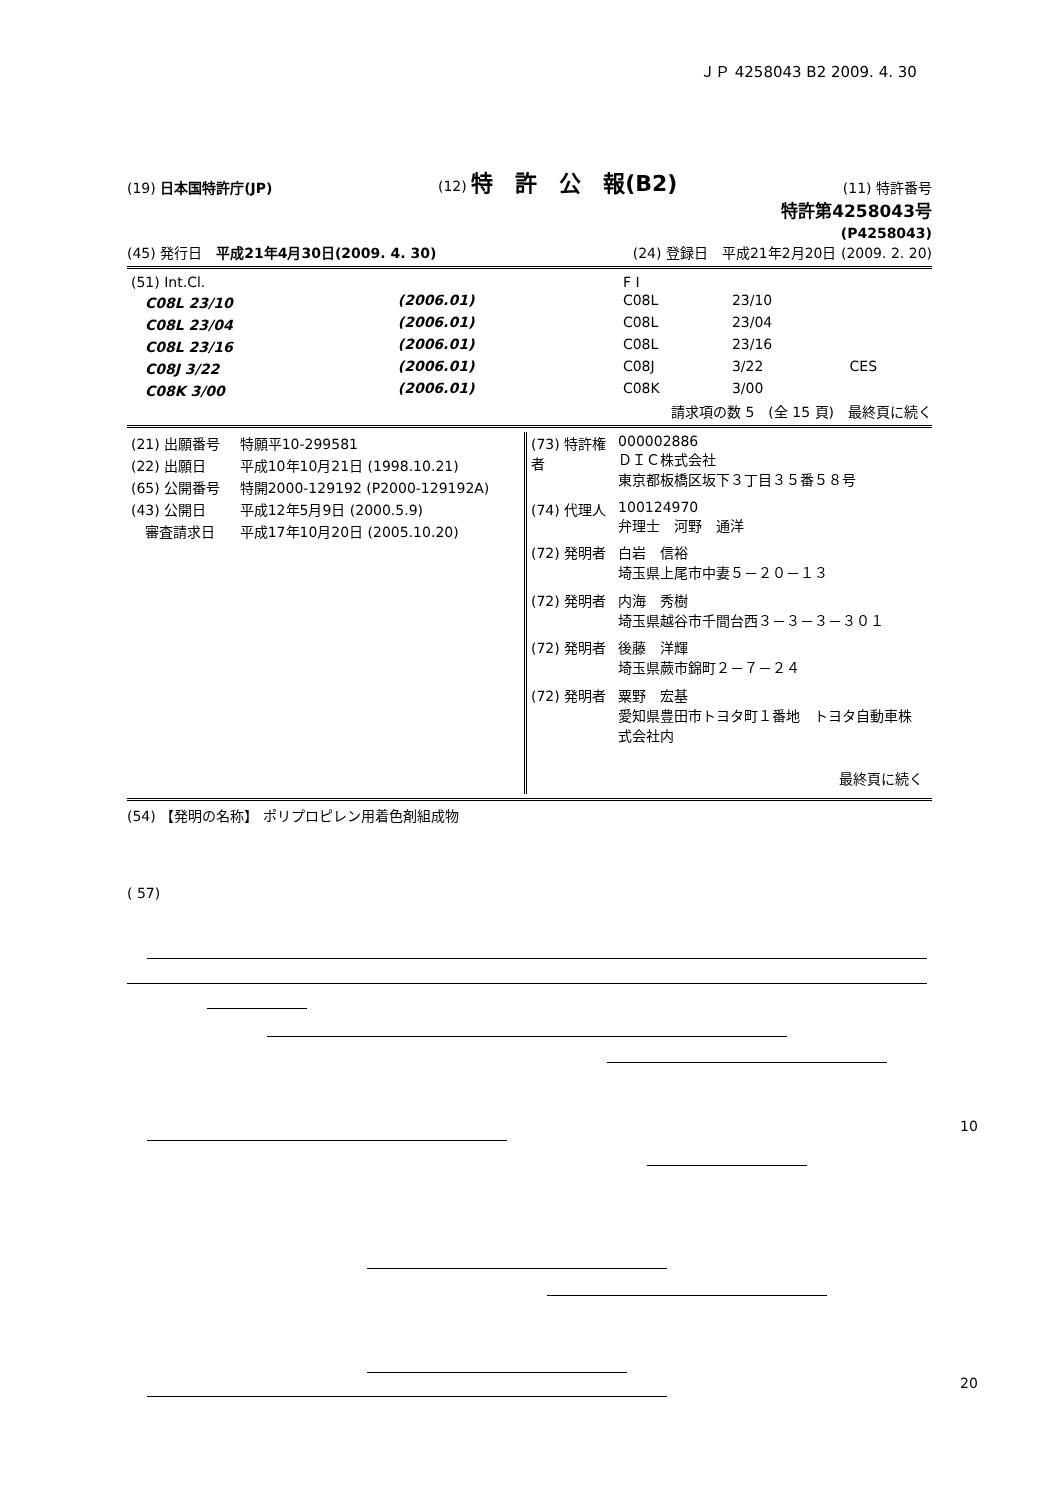ＪＰ 4258043 B2 2009. 4. 30
(19) 日本国特許庁(JP) (12) 特　許　公　報(B2) (11) 特許番号
特許第4258043号
(P4258043)
(45) 発行日　平成21年4月30日(2009. 4. 30) (24) 登録日　平成21年2月20日 (2009. 2. 20)
| (51) Int.Cl. | | | F I | | |
| C08L 23/10 | (2006.01) | | C08L | 23/10 | |
| C08L 23/04 | (2006.01) | | C08L | 23/04 | |
| C08L 23/16 | (2006.01) | | C08L | 23/16 | |
| C08J 3/22 | (2006.01) | | C08J | 3/22 | CES |
| C08K 3/00 | (2006.01) | | C08K | 3/00 | |
請求項の数 5　(全 15 頁)　最終頁に続く
| (21) 出願番号 | 特願平10-299581 |
| (22) 出願日 | 平成10年10月21日 (1998.10.21) |
| (65) 公開番号 | 特開2000-129192 (P2000-129192A) |
| (43) 公開日 | 平成12年5月9日 (2000.5.9) |
| 審査請求日 | 平成17年10月20日 (2005.10.20) |
| (73) 特許権者 | 000002886 ＤＩＣ株式会社 東京都板橋区坂下３丁目３５番５８号 |
| (74) 代理人 | 100124970 弁理士 河野 通洋 |
| (72) 発明者 | 白岩 信裕 埼玉県上尾市中妻５－２０－１３ |
| (72) 発明者 | 内海 秀樹 埼玉県越谷市千間台西３－３－３－３０１ |
| (72) 発明者 | 後藤 洋輝 埼玉県蕨市錦町２－７－２４ |
| (72) 発明者 | 粟野 宏基 愛知県豊田市トヨタ町１番地 トヨタ自動車株式会社内 |
| | 最終頁に続く |
(54) 【発明の名称】 ポリプロピレン用着色剤組成物
( 57)
10
20